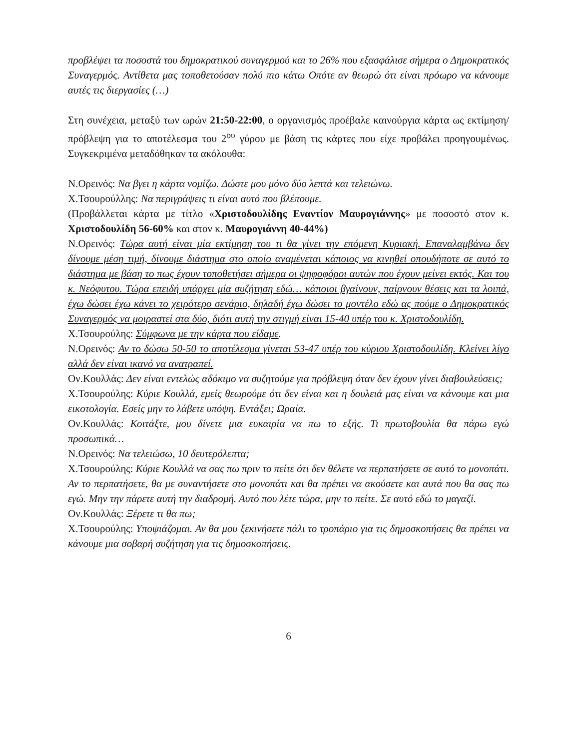προβλέψει τα ποσοστά του δημοκρατικού συναγερμού και το 26% που εξασφάλισε σήμερα ο Δημοκρατικός Συναγερμός. Αντίθετα μας τοποθετούσαν πολύ πιο κάτω Οπότε αν θεωρώ ότι είναι πρόωρο να κάνουμε αυτές τις διεργασίες (…)
Στη συνέχεια, μεταξύ των ωρών 21:50-22:00, ο οργανισμός προέβαλε καινούργια κάρτα ως εκτίμηση/πρόβλεψη για το αποτέλεσμα του 2<sup>ου</sup> γύρου με βάση τις κάρτες που είχε προβάλει προηγουμένως. Συγκεκριμένα μεταδόθηκαν τα ακόλουθα:
Ν.Ορεινός: Να βγει η κάρτα νομίζω. Δώστε μου μόνο δύο λεπτά και τελειώνω.
Χ.Τσουρούλλης: Να περιγράψεις τι είναι αυτό που βλέπουμε.
(Προβάλλεται κάρτα με τίτλο «Χριστοδουλίδης Εναντίον Μαυρογιάννης» με ποσοστό στον κ. Χριστοδουλίδη 56-60% και στον κ. Μαυρογιάννη 40-44%)
Ν.Ορεινός: Τώρα αυτή είναι μία εκτίμηση του τι θα γίνει την επόμενη Κυριακή. Επαναλαμβάνω δεν δίνουμε μέση τιμή, δίνουμε διάστημα στο οποίο αναμένεται κάποιος να κινηθεί οπουδήποτε σε αυτό το διάστημα με βάση το πως έχουν τοποθετήσει σήμερα οι ψηφοφόροι αυτών που έχουν μείνει εκτός. Και του κ. Νεόφυτου. Τώρα επειδή υπάρχει μία συζήτηση εδώ… κάποιοι βγαίνουν, παίρνουν θέσεις και τα λοιπά, έχω δώσει έχω κάνει το χειρότερο σενάριο, δηλαδή έχω δώσει το μοντέλο εδώ ας πούμε ο Δημοκρατικός Συναγερμός να μοιραστεί στα δύο, διότι αυτή την στιγμή είναι 15-40 υπέρ του κ. Χριστοδουλίδη.
Χ.Τσουρούλης: Σύμφωνα με την κάρτα που είδαμε.
Ν.Ορεινός: Αν το δώσω 50-50 το αποτέλεσμα γίνεται 53-47 υπέρ του κύριου Χριστοδουλίδη. Κλείνει λίγο αλλά δεν είναι ικανό να ανατραπεί.
Ον.Κουλλάς: Δεν είναι εντελώς αδόκιμο να συζητούμε για πρόβλεψη όταν δεν έχουν γίνει διαβουλεύσεις;
Χ.Τσουρούλης: Κύριε Κουλλά, εμείς θεωρούμε ότι δεν είναι και η δουλειά μας είναι να κάνουμε και μια εικοτολογία. Εσείς μην το λάβετε υπόψη. Εντάξει; Ωραία.
Ον.Κουλλάς: Κοιτάξτε, μου δίνετε μια ευκαιρία να πω το εξής. Τι πρωτοβουλία θα πάρω εγώ προσωπικά…
Ν.Ορεινός: Να τελειώσω, 10 δευτερόλεπτα;
Χ.Τσουρούλης: Κύριε Κουλλά να σας πω πριν το πείτε ότι δεν θέλετε να περπατήσετε σε αυτό το μονοπάτι. Αν το περπατήσετε, θα με συναντήσετε στο μονοπάτι και θα πρέπει να ακούσετε και αυτά που θα σας πω εγώ. Μην την πάρετε αυτή την διαδρομή. Αυτό που λέτε τώρα, μην το πείτε. Σε αυτό εδώ το μαγαζί.
Ον.Κουλλάς: Ξέρετε τι θα πω;
Χ.Τσουρούλης: Υποψιάζομαι. Αν θα μου ξεκινήσετε πάλι το τροπάριο για τις δημοσκοπήσεις θα πρέπει να κάνουμε μια σοβαρή συζήτηση για τις δημοσκοπήσεις.
6